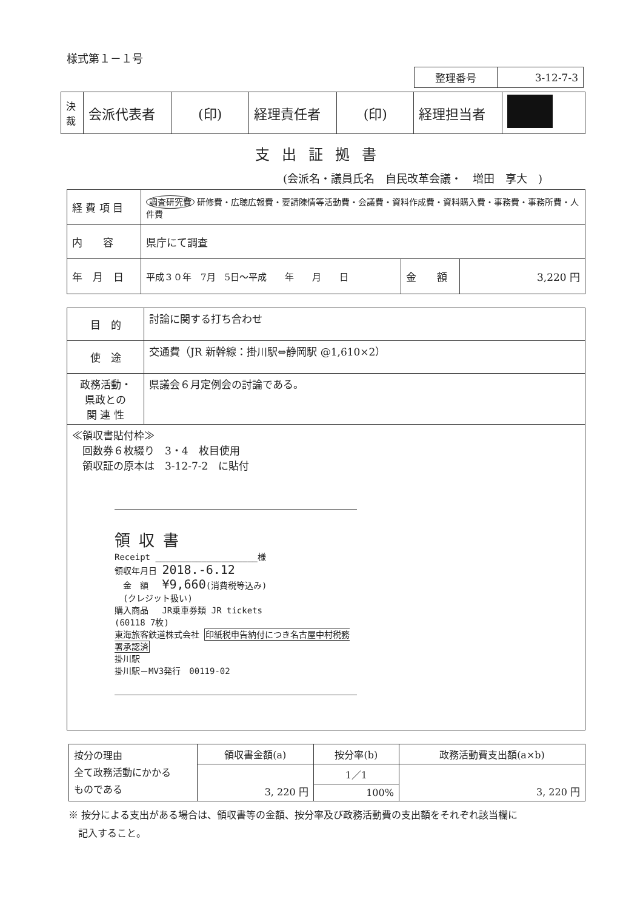様式第１－１号
| 整理番号 | 3-12-7-3 |
| 決 裁 | 会派代表者 | (印) | 経理責任者 | (印) | 経理担当者 | |
支出証拠書
(会派名・議員氏名　自民改革会議・　増田　享大　)
| 経 費 項 目 | 調査研究費 研修費・広聴広報費・要請陳情等活動費・会議費・資料作成費・資料購入費・事務費・事務所費・人件費 | | |
| 内 容 | 県庁にて調査 | | |
| 年 月 日 | 平成３０年 7月 5日～平成 年 月 日 | 金 額 | 3,220 円 |
| 目 的 | 討論に関する打ち合わせ |
| 使 途 | 交通費（JR 新幹線：掛川駅⇔静岡駅 @1,610×2） |
| 政務活動・ 県政との 関 連 性 | 県議会６月定例会の討論である。 |
| ≪領収書貼付枠≫ 回数券６枚綴り 3・4 枚目使用 領収証の原本は 3-12-7-2 に貼付 領収書 Receipt ____________________様 領収年月日 2018.-6.12 金 額 ¥9,660 (消費税等込み) (クレジット扱い) 購入商品 JR乗車券類 JR tickets (60118 7枚) 東海旅客鉄道株式会社 印紙税申告納付につき名古屋中村税務署承認済 掛川駅 掛川駅－MV3発行 00119-02 | |
| 按分の理由 全て政務活動にかかる ものである | 領収書金額(a) | 按分率(b) | 政務活動費支出額(a×b) |
| | 3, 220 円 | 1／1 | 3, 220 円 |
| | | 100% | |
※ 按分による支出がある場合は、領収書等の金額、按分率及び政務活動費の支出額をそれぞれ該当欄に
　記入すること。